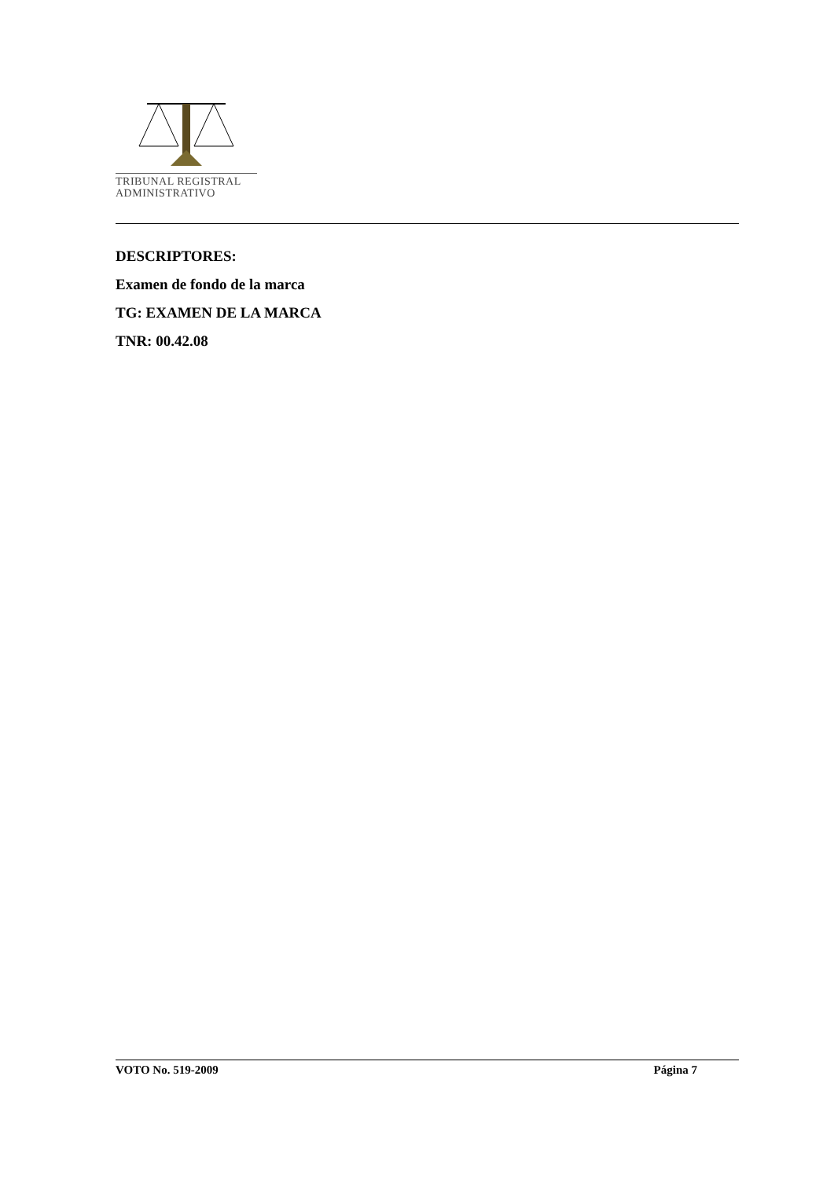TRIBUNAL REGISTRAL
ADMINISTRATIVO
DESCRIPTORES:
Examen de fondo de la marca
TG: EXAMEN DE LA MARCA
TNR: 00.42.08
VOTO No. 519-2009 Página 7